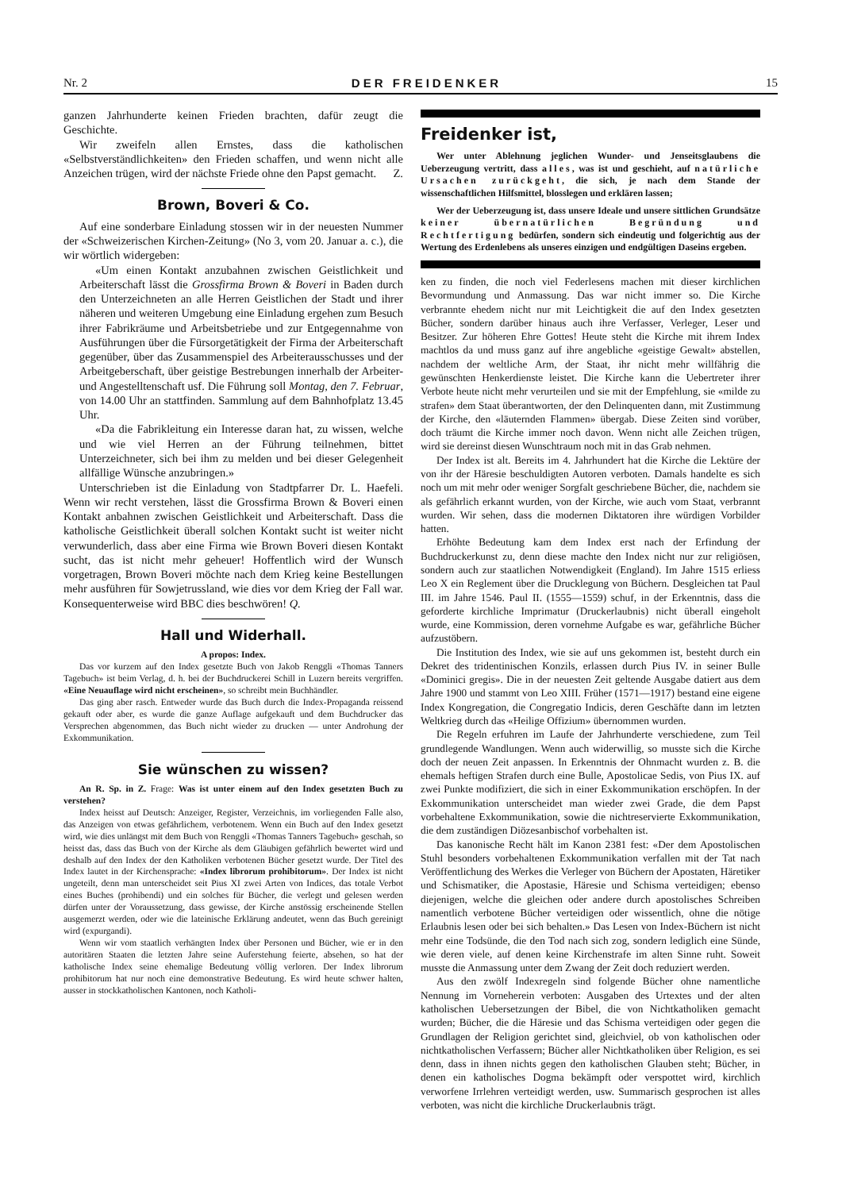Nr. 2 DER FREIDENKER 15
ganzen Jahrhunderte keinen Frieden brachten, dafür zeugt die Geschichte.
Wir zweifeln allen Ernstes, dass die katholischen «Selbstverständlichkeiten» den Frieden schaffen, und wenn nicht alle Anzeichen trügen, wird der nächste Friede ohne den Papst gemacht. Z.
Brown, Boveri & Co.
Auf eine sonderbare Einladung stossen wir in der neuesten Nummer der «Schweizerischen Kirchen-Zeitung» (No 3, vom 20. Januar a. c.), die wir wörtlich widergeben:
«Um einen Kontakt anzubahnen zwischen Geistlichkeit und Arbeiterschaft lässt die Grossfirma Brown & Boveri in Baden durch den Unterzeichneten an alle Herren Geistlichen der Stadt und ihrer näheren und weiteren Umgebung eine Einladung ergehen zum Besuch ihrer Fabrikräume und Arbeitsbetriebe und zur Entgegennahme von Ausführungen über die Fürsorgetätigkeit der Firma der Arbeiterschaft gegenüber, über das Zusammenspiel des Arbeiterausschusses und der Arbeitgeberschaft, über geistige Bestrebungen innerhalb der Arbeiter- und Angestelltenschaft usf. Die Führung soll Montag, den 7. Februar, von 14.00 Uhr an stattfinden. Sammlung auf dem Bahnhofplatz 13.45 Uhr.
«Da die Fabrikleitung ein Interesse daran hat, zu wissen, welche und wie viel Herren an der Führung teilnehmen, bittet Unterzeichneter, sich bei ihm zu melden und bei dieser Gelegenheit allfällige Wünsche anzubringen.»
Unterschrieben ist die Einladung von Stadtpfarrer Dr. L. Haefeli. Wenn wir recht verstehen, lässt die Grossfirma Brown & Boveri einen Kontakt anbahnen zwischen Geistlichkeit und Arbeiterschaft. Dass die katholische Geistlichkeit überall solchen Kontakt sucht ist weiter nicht verwunderlich, dass aber eine Firma wie Brown Boveri diesen Kontakt sucht, das ist nicht mehr geheuer! Hoffentlich wird der Wunsch vorgetragen, Brown Boveri möchte nach dem Krieg keine Bestellungen mehr ausführen für Sowjetrussland, wie dies vor dem Krieg der Fall war. Konsequenterweise wird BBC dies beschwören! Q.
Hall und Widerhall.
A propos: Index.
Das vor kurzem auf den Index gesetzte Buch von Jakob Renggli «Thomas Tanners Tagebuch» ist beim Verlag, d. h. bei der Buchdruckerei Schill in Luzern bereits vergriffen. «Eine Neuauflage wird nicht erscheinen», so schreibt mein Buchhändler.
Das ging aber rasch. Entweder wurde das Buch durch die Index-Propaganda reissend gekauft oder aber, es wurde die ganze Auflage aufgekauft und dem Buchdrucker das Versprechen abgenommen, das Buch nicht wieder zu drucken — unter Androhung der Exkommunikation.
Sie wünschen zu wissen?
An R. Sp. in Z. Frage: Was ist unter einem auf den Index gesetzten Buch zu verstehen?
Index heisst auf Deutsch: Anzeiger, Register, Verzeichnis, im vorliegenden Falle also, das Anzeigen von etwas gefährlichem, verbotenem. Wenn ein Buch auf den Index gesetzt wird, wie dies unlängst mit dem Buch von Renggli «Thomas Tanners Tagebuch» geschah, so heisst das, dass das Buch von der Kirche als dem Gläubigen gefährlich bewertet wird und deshalb auf den Index der den Katholiken verbotenen Bücher gesetzt wurde. Der Titel des Index lautet in der Kirchensprache: «Index librorum prohibitorum». Der Index ist nicht ungeteilt, denn man unterscheidet seit Pius XI zwei Arten von Indices, das totale Verbot eines Buches (prohibendi) und ein solches für Bücher, die verlegt und gelesen werden dürfen unter der Voraussetzung, dass gewisse, der Kirche anstössig erscheinende Stellen ausgemerzt werden, oder wie die lateinische Erklärung andeutet, wenn das Buch gereinigt wird (expurgandi).
Wenn wir vom staatlich verhängten Index über Personen und Bücher, wie er in den autoritären Staaten die letzten Jahre seine Auferstehung feierte, absehen, so hat der katholische Index seine ehemalige Bedeutung völlig verloren. Der Index librorum prohibitorum hat nur noch eine demonstrative Bedeutung. Es wird heute schwer halten, ausser in stockkatholischen Kantonen, noch Katholi-
Freidenker ist,
Wer unter Ablehnung jeglichen Wunder- und Jenseitsglaubens die Ueberzeugung vertritt, dass alles, was ist und geschieht, auf natürliche Ursachen zurückgeht, die sich, je nach dem Stande der wissenschaftlichen Hilfsmittel, blosslegen und erklären lassen;
Wer der Ueberzeugung ist, dass unsere Ideale und unsere sittlichen Grundsätze keiner übernatürlichen Begründung und Rechtfertigung bedürfen, sondern sich eindeutig und folgerichtig aus der Wertung des Erdenlebens als unseres einzigen und endgültigen Daseins ergeben.
ken zu finden, die noch viel Federlesens machen mit dieser kirchlichen Bevormundung und Anmassung. Das war nicht immer so. Die Kirche verbrannte ehedem nicht nur mit Leichtigkeit die auf den Index gesetzten Bücher, sondern darüber hinaus auch ihre Verfasser, Verleger, Leser und Besitzer. Zur höheren Ehre Gottes! Heute steht die Kirche mit ihrem Index machtlos da und muss ganz auf ihre angebliche «geistige Gewalt» abstellen, nachdem der weltliche Arm, der Staat, ihr nicht mehr willfährig die gewünschten Henkerdienste leistet. Die Kirche kann die Uebertreter ihrer Verbote heute nicht mehr verurteilen und sie mit der Empfehlung, sie «milde zu strafen» dem Staat überantworten, der den Delinquenten dann, mit Zustimmung der Kirche, den «läuternden Flammen» übergab. Diese Zeiten sind vorüber, doch träumt die Kirche immer noch davon. Wenn nicht alle Zeichen trügen, wird sie dereinst diesen Wunschtraum noch mit in das Grab nehmen.
Der Index ist alt. Bereits im 4. Jahrhundert hat die Kirche die Lektüre der von ihr der Häresie beschuldigten Autoren verboten. Damals handelte es sich noch um mit mehr oder weniger Sorgfalt geschriebene Bücher, die, nachdem sie als gefährlich erkannt wurden, von der Kirche, wie auch vom Staat, verbrannt wurden. Wir sehen, dass die modernen Diktatoren ihre würdigen Vorbilder hatten.
Erhöhte Bedeutung kam dem Index erst nach der Erfindung der Buchdruckerkunst zu, denn diese machte den Index nicht nur zur religiösen, sondern auch zur staatlichen Notwendigkeit (England). Im Jahre 1515 erliess Leo X ein Reglement über die Drucklegung von Büchern. Desgleichen tat Paul III. im Jahre 1546. Paul II. (1555—1559) schuf, in der Erkenntnis, dass die geforderte kirchliche Imprimatur (Druckerlaubnis) nicht überall eingeholt wurde, eine Kommission, deren vornehme Aufgabe es war, gefährliche Bücher aufzustöbern.
Die Institution des Index, wie sie auf uns gekommen ist, besteht durch ein Dekret des tridentinischen Konzils, erlassen durch Pius IV. in seiner Bulle «Dominici gregis». Die in der neuesten Zeit geltende Ausgabe datiert aus dem Jahre 1900 und stammt von Leo XIII. Früher (1571—1917) bestand eine eigene Index Kongregation, die Congregatio Indicis, deren Geschäfte dann im letzten Weltkrieg durch das «Heilige Offizium» übernommen wurden.
Die Regeln erfuhren im Laufe der Jahrhunderte verschiedene, zum Teil grundlegende Wandlungen. Wenn auch widerwillig, so musste sich die Kirche doch der neuen Zeit anpassen. In Erkenntnis der Ohnmacht wurden z. B. die ehemals heftigen Strafen durch eine Bulle, Apostolicae Sedis, von Pius IX. auf zwei Punkte modifiziert, die sich in einer Exkommunikation erschöpfen. In der Exkommunikation unterscheidet man wieder zwei Grade, die dem Papst vorbehaltene Exkommunikation, sowie die nichtreservierte Exkommunikation, die dem zuständigen Diözesanbischof vorbehalten ist.
Das kanonische Recht hält im Kanon 2381 fest: «Der dem Apostolischen Stuhl besonders vorbehaltenen Exkommunikation verfallen mit der Tat nach Veröffentlichung des Werkes die Verleger von Büchern der Apostaten, Häretiker und Schismatiker, die Apostasie, Häresie und Schisma verteidigen; ebenso diejenigen, welche die gleichen oder andere durch apostolisches Schreiben namentlich verbotene Bücher verteidigen oder wissentlich, ohne die nötige Erlaubnis lesen oder bei sich behalten.» Das Lesen von Index-Büchern ist nicht mehr eine Todsünde, die den Tod nach sich zog, sondern lediglich eine Sünde, wie deren viele, auf denen keine Kirchenstrafe im alten Sinne ruht. Soweit musste die Anmassung unter dem Zwang der Zeit doch reduziert werden.
Aus den zwölf Indexregeln sind folgende Bücher ohne namentliche Nennung im Vorneherein verboten: Ausgaben des Urtextes und der alten katholischen Uebersetzungen der Bibel, die von Nichtkatholiken gemacht wurden; Bücher, die die Häresie und das Schisma verteidigen oder gegen die Grundlagen der Religion gerichtet sind, gleichviel, ob von katholischen oder nichtkatholischen Verfassern; Bücher aller Nichtkatholiken über Religion, es sei denn, dass in ihnen nichts gegen den katholischen Glauben steht; Bücher, in denen ein katholisches Dogma bekämpft oder verspottet wird, kirchlich verworfene Irrlehren verteidigt werden, usw. Summarisch gesprochen ist alles verboten, was nicht die kirchliche Druckerlaubnis trägt.